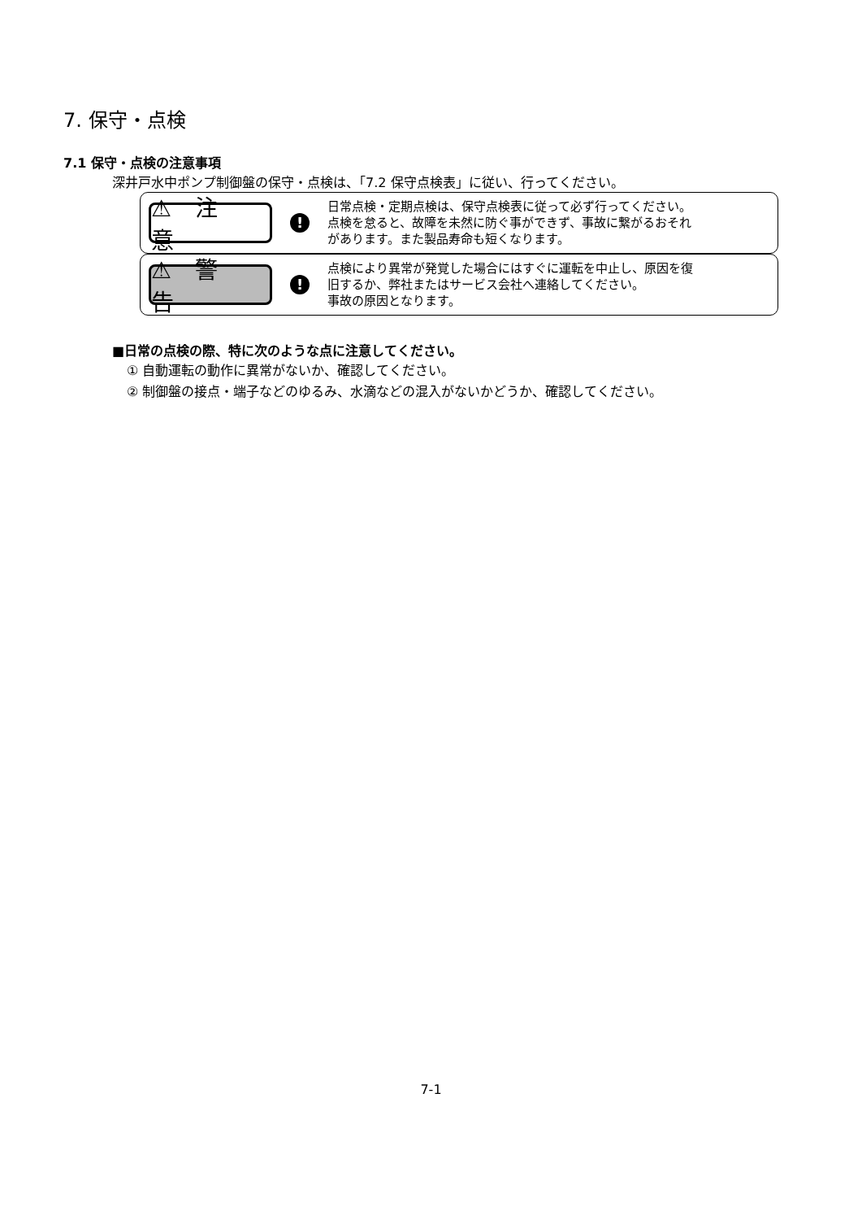7. 保守・点検
7.1 保守・点検の注意事項
深井戸水中ポンプ制御盤の保守・点検は、「7.2 保守点検表」に従い、行ってください。
⚠ 注 意
!
日常点検・定期点検は、保守点検表に従って必ず行ってください。
点検を怠ると、故障を未然に防ぐ事ができず、事故に繋がるおそれ
があります。また製品寿命も短くなります。
⚠ 警 告
!
点検により異常が発覚した場合にはすぐに運転を中止し、原因を復
旧するか、弊社またはサービス会社へ連絡してください。
事故の原因となります。
■日常の点検の際、特に次のような点に注意してください。
① 自動運転の動作に異常がないか、確認してください。
② 制御盤の接点・端子などのゆるみ、水滴などの混入がないかどうか、確認してください。
7-1